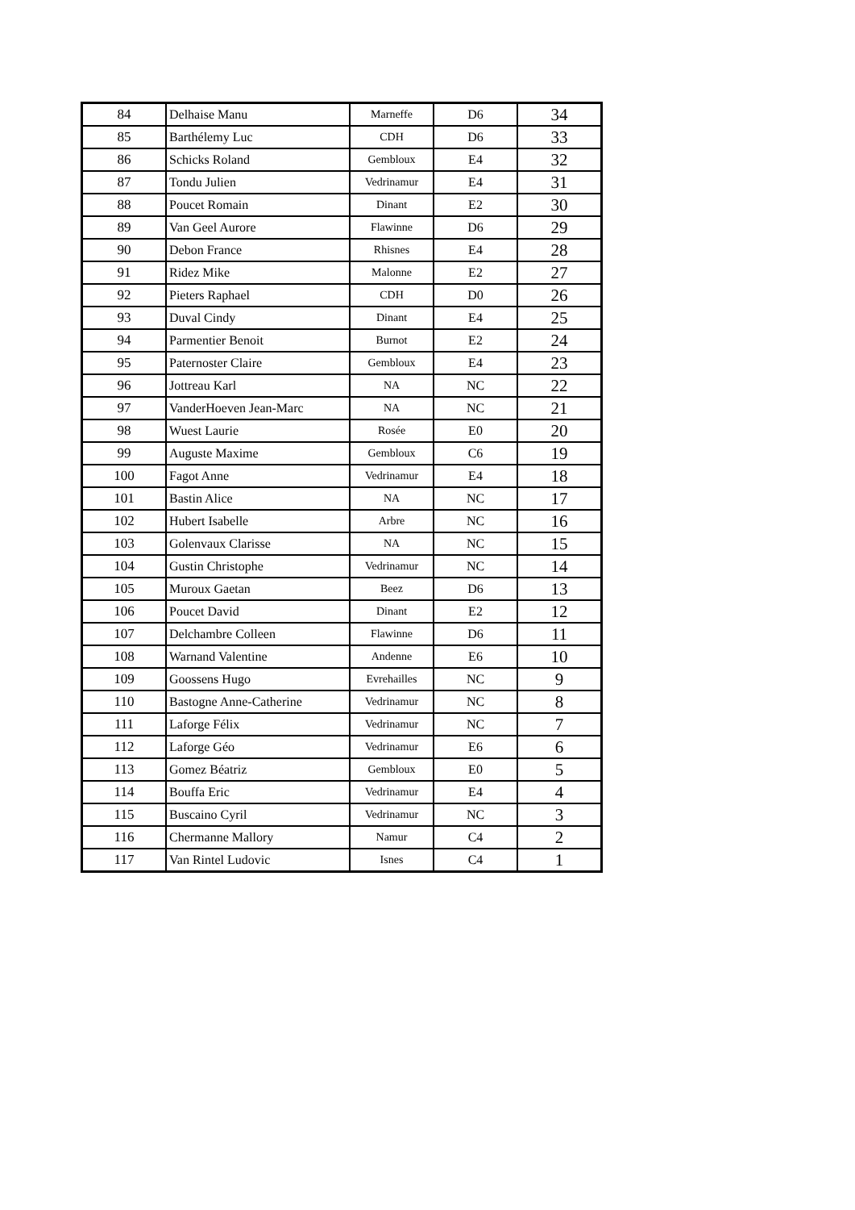| 84 | Delhaise Manu | Marneffe | D6 | 34 |
| 85 | Barthélemy Luc | CDH | D6 | 33 |
| 86 | Schicks Roland | Gembloux | E4 | 32 |
| 87 | Tondu Julien | Vedrinamur | E4 | 31 |
| 88 | Poucet Romain | Dinant | E2 | 30 |
| 89 | Van Geel Aurore | Flawinne | D6 | 29 |
| 90 | Debon France | Rhisnes | E4 | 28 |
| 91 | Ridez Mike | Malonne | E2 | 27 |
| 92 | Pieters Raphael | CDH | D0 | 26 |
| 93 | Duval Cindy | Dinant | E4 | 25 |
| 94 | Parmentier Benoit | Burnot | E2 | 24 |
| 95 | Paternoster Claire | Gembloux | E4 | 23 |
| 96 | Jottreau Karl | NA | NC | 22 |
| 97 | VanderHoeven Jean-Marc | NA | NC | 21 |
| 98 | Wuest Laurie | Rosée | E0 | 20 |
| 99 | Auguste Maxime | Gembloux | C6 | 19 |
| 100 | Fagot Anne | Vedrinamur | E4 | 18 |
| 101 | Bastin Alice | NA | NC | 17 |
| 102 | Hubert Isabelle | Arbre | NC | 16 |
| 103 | Golenvaux Clarisse | NA | NC | 15 |
| 104 | Gustin Christophe | Vedrinamur | NC | 14 |
| 105 | Muroux Gaetan | Beez | D6 | 13 |
| 106 | Poucet David | Dinant | E2 | 12 |
| 107 | Delchambre Colleen | Flawinne | D6 | 11 |
| 108 | Warnand Valentine | Andenne | E6 | 10 |
| 109 | Goossens Hugo | Evrehailles | NC | 9 |
| 110 | Bastogne Anne-Catherine | Vedrinamur | NC | 8 |
| 111 | Laforge Félix | Vedrinamur | NC | 7 |
| 112 | Laforge Géo | Vedrinamur | E6 | 6 |
| 113 | Gomez Béatriz | Gembloux | E0 | 5 |
| 114 | Bouffa Eric | Vedrinamur | E4 | 4 |
| 115 | Buscaino Cyril | Vedrinamur | NC | 3 |
| 116 | Chermanne Mallory | Namur | C4 | 2 |
| 117 | Van Rintel Ludovic | Isnes | C4 | 1 |